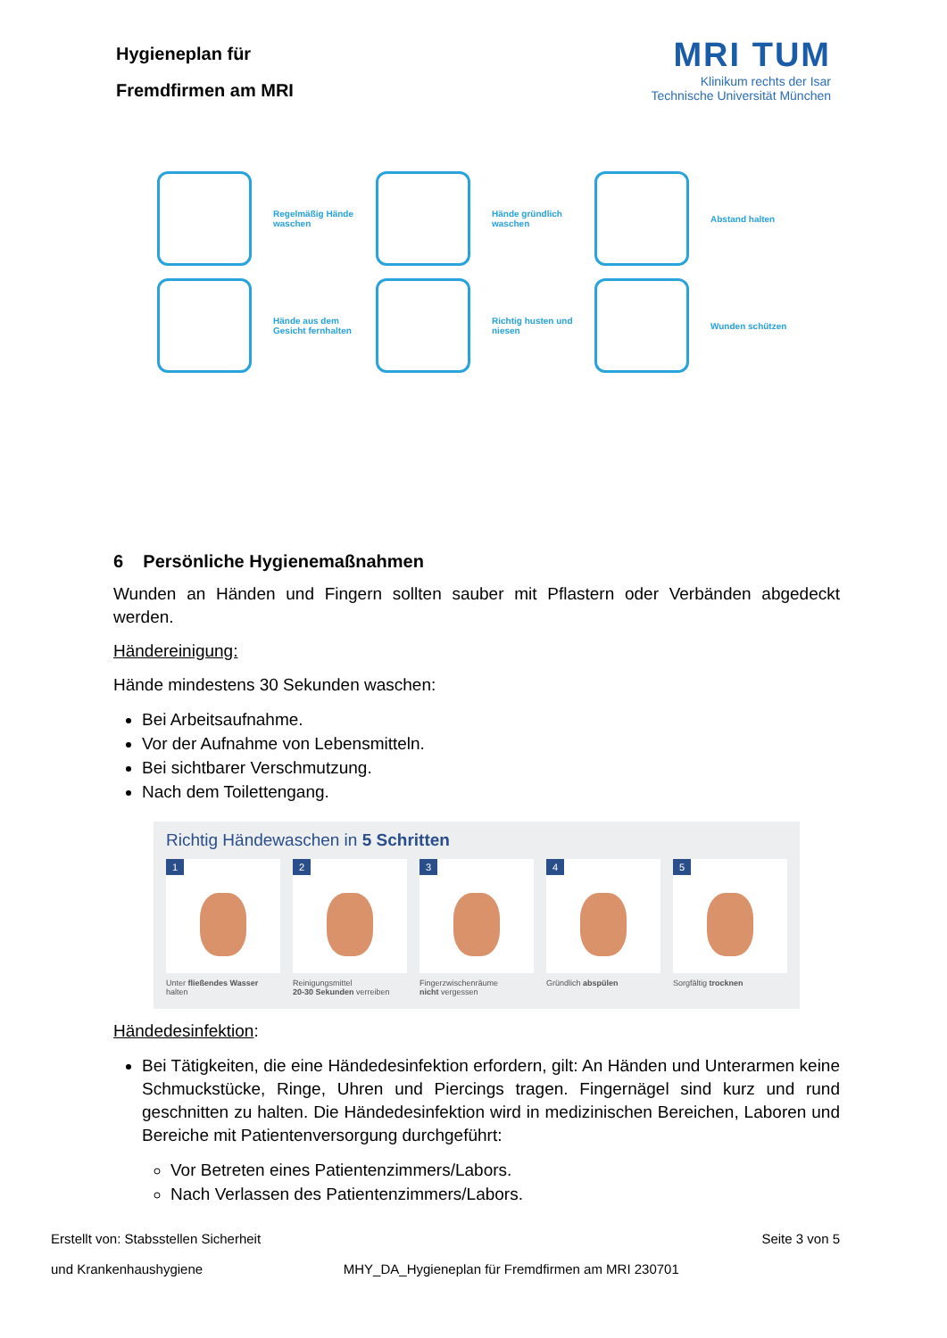Hygieneplan für
Fremdfirmen am MRI
MRI TUM
Klinikum rechts der Isar
Technische Universität München
Regelmäßig Hände waschen
Hände gründlich waschen
Abstand halten
Hände aus dem Gesicht fernhalten
Richtig husten und niesen
Wunden schützen
6 Persönliche Hygienemaßnahmen
Wunden an Händen und Fingern sollten sauber mit Pflastern oder Verbänden abgedeckt werden.
Händereinigung:
Hände mindestens 30 Sekunden waschen:
Bei Arbeitsaufnahme.
Vor der Aufnahme von Lebensmitteln.
Bei sichtbarer Verschmutzung.
Nach dem Toilettengang.
Richtig Händewaschen in 5 Schritten
1
Unter fließendes Wasser halten
2
Reinigungsmittel
20-30 Sekunden verreiben
3
Fingerzwischenräume
nicht vergessen
4
Gründlich abspülen
5
Sorgfältig trocknen
Händedesinfektion:
Bei Tätigkeiten, die eine Händedesinfektion erfordern, gilt: An Händen und Unterarmen keine Schmuckstücke, Ringe, Uhren und Piercings tragen. Fingernägel sind kurz und rund geschnitten zu halten. Die Händedesinfektion wird in medizinischen Bereichen, Laboren und Bereiche mit Patientenversorgung durchgeführt:
Vor Betreten eines Patientenzimmers/Labors.
Nach Verlassen des Patientenzimmers/Labors.
Erstellt von: Stabsstellen Sicherheit
und Krankenhaushygiene
MHY_DA_Hygieneplan für Fremdfirmen am MRI 230701
Seite 3 von 5